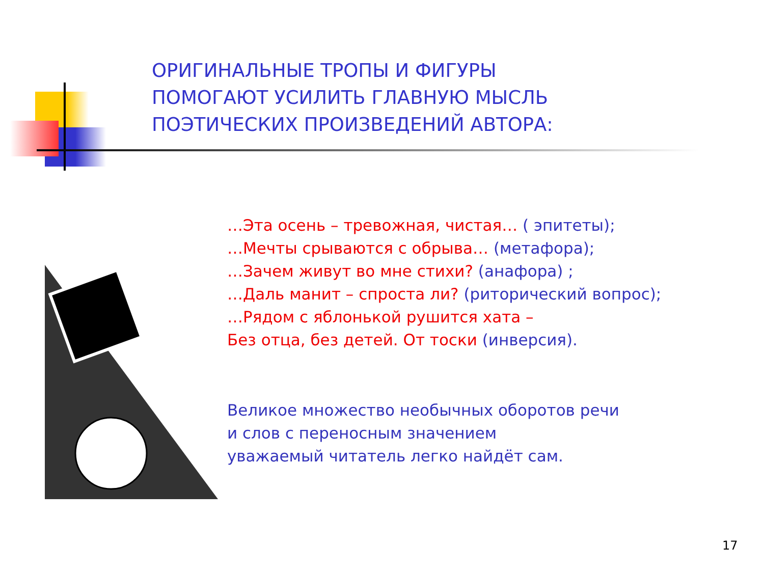ОРИГИНАЛЬНЫЕ ТРОПЫ И ФИГУРЫ
ПОМОГАЮТ УСИЛИТЬ ГЛАВНУЮ МЫСЛЬ
ПОЭТИЧЕСКИХ ПРОИЗВЕДЕНИЙ АВТОРА:
…Эта осень – тревожная, чистая… ( эпитеты);
…Мечты срываются с обрыва… (метафора);
…Зачем живут во мне стихи? (анафора) ;
…Даль манит – спроста ли? (риторический вопрос);
…Рядом с яблонькой рушится хата –
Без отца, без детей. От тоски (инверсия).
Великое множество необычных оборотов речи
и слов с переносным значением
уважаемый читатель легко найдёт сам.
17